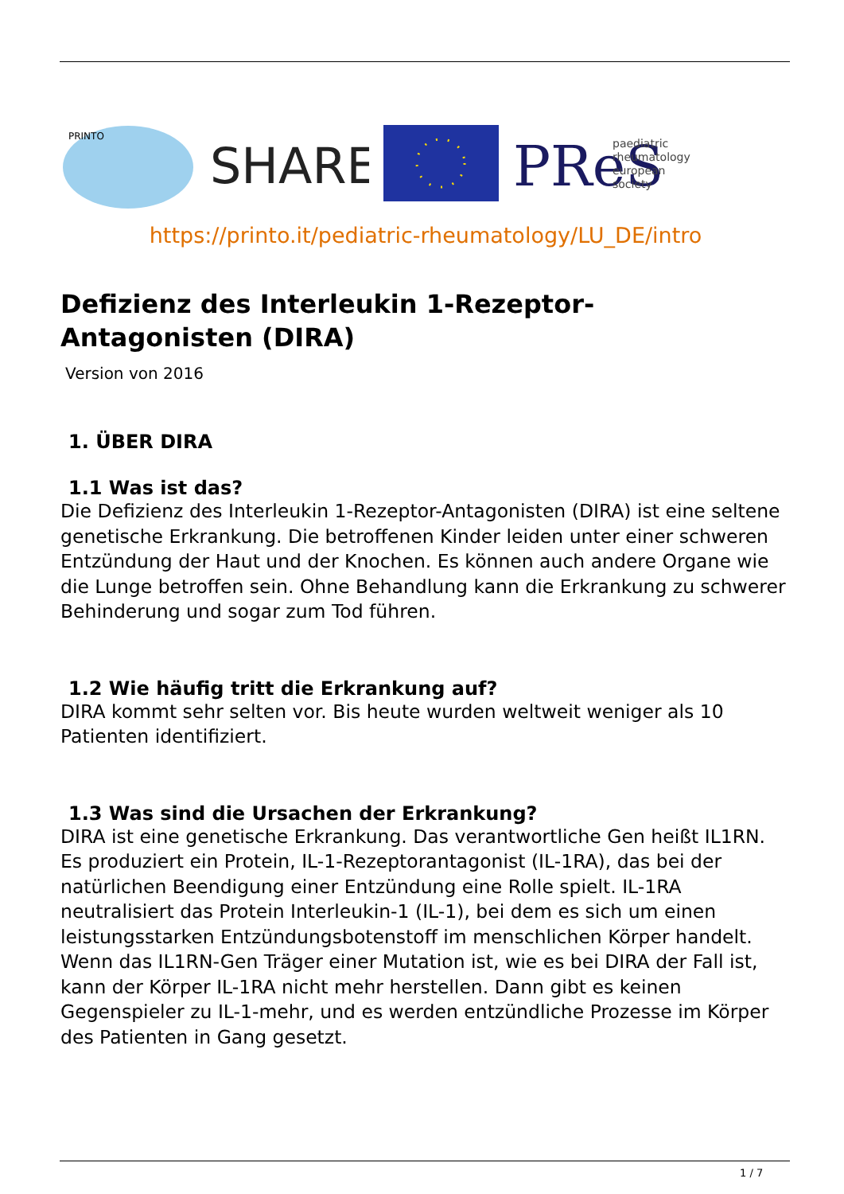PRINTO
SHARE
PReS
paediatric
rheumatology
european
society
https://printo.it/pediatric-rheumatology/LU_DE/intro
Defizienz des Interleukin 1-Rezeptor-
Antagonisten (DIRA)
Version von 2016
1. ÜBER DIRA
1.1 Was ist das?
Die Defizienz des Interleukin 1-Rezeptor-Antagonisten (DIRA) ist eine seltene genetische Erkrankung. Die betroffenen Kinder leiden unter einer schweren Entzündung der Haut und der Knochen. Es können auch andere Organe wie die Lunge betroffen sein. Ohne Behandlung kann die Erkrankung zu schwerer Behinderung und sogar zum Tod führen.
1.2 Wie häufig tritt die Erkrankung auf?
DIRA kommt sehr selten vor. Bis heute wurden weltweit weniger als 10 Patienten identifiziert.
1.3 Was sind die Ursachen der Erkrankung?
DIRA ist eine genetische Erkrankung. Das verantwortliche Gen heißt IL1RN. Es produziert ein Protein, IL-1-Rezeptorantagonist (IL-1RA), das bei der natürlichen Beendigung einer Entzündung eine Rolle spielt. IL-1RA neutralisiert das Protein Interleukin-1 (IL-1), bei dem es sich um einen leistungsstarken Entzündungsbotenstoff im menschlichen Körper handelt. Wenn das IL1RN-Gen Träger einer Mutation ist, wie es bei DIRA der Fall ist, kann der Körper IL-1RA nicht mehr herstellen. Dann gibt es keinen Gegenspieler zu IL-1-mehr, und es werden entzündliche Prozesse im Körper des Patienten in Gang gesetzt.
1 / 7